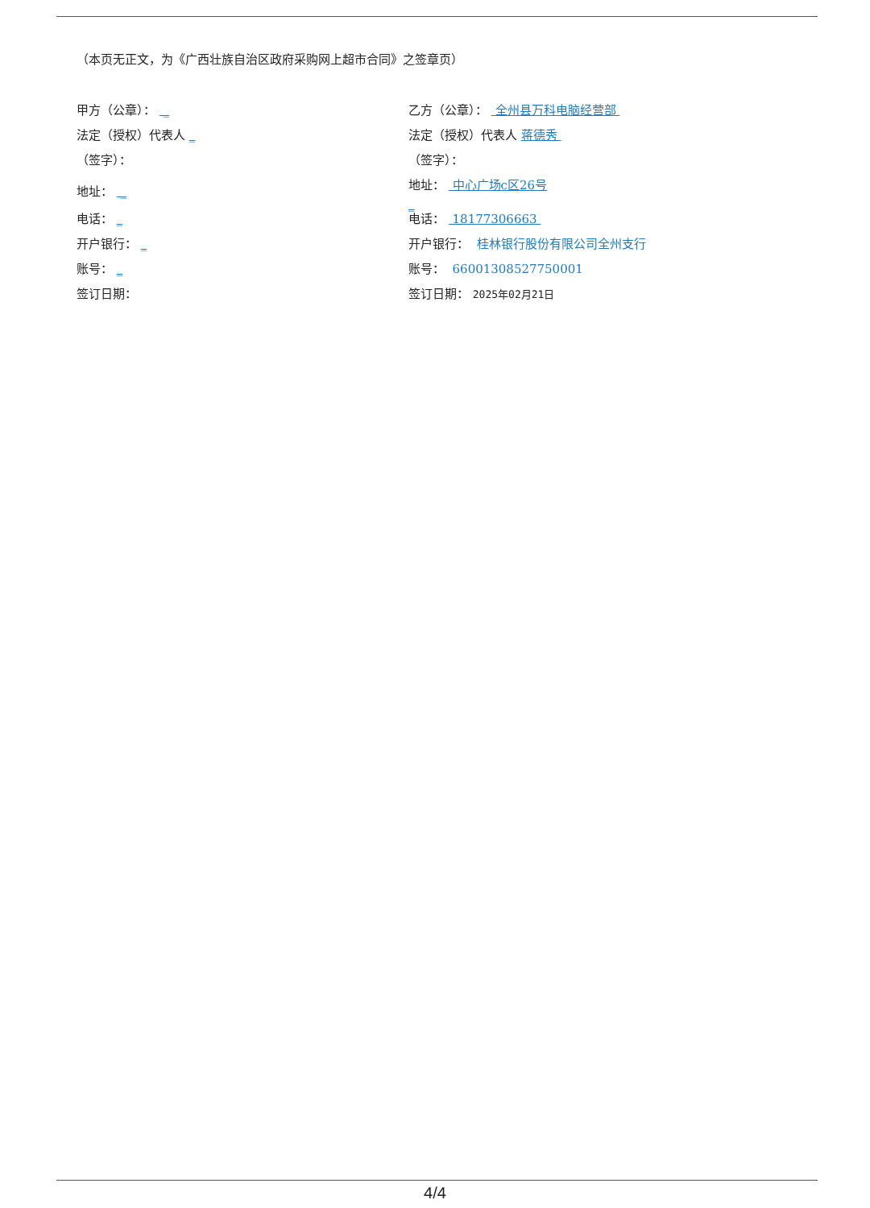（本页无正文，为《广西壮族自治区政府采购网上超市合同》之签章页）
甲方（公章）： _
法定（授权）代表人 _
（签字）：
地址： _
电话： _
开户银行： _
账号： _
签订日期：
乙方（公章）： 全州县万科电脑经营部
法定（授权）代表人 蒋德秀
（签字）：
地址： 中心广场c区26号
_
电话： 18177306663
开户银行： 桂林银行股份有限公司全州支行
账号： 66001308527750001
签订日期： 2025年02月21日
4/4